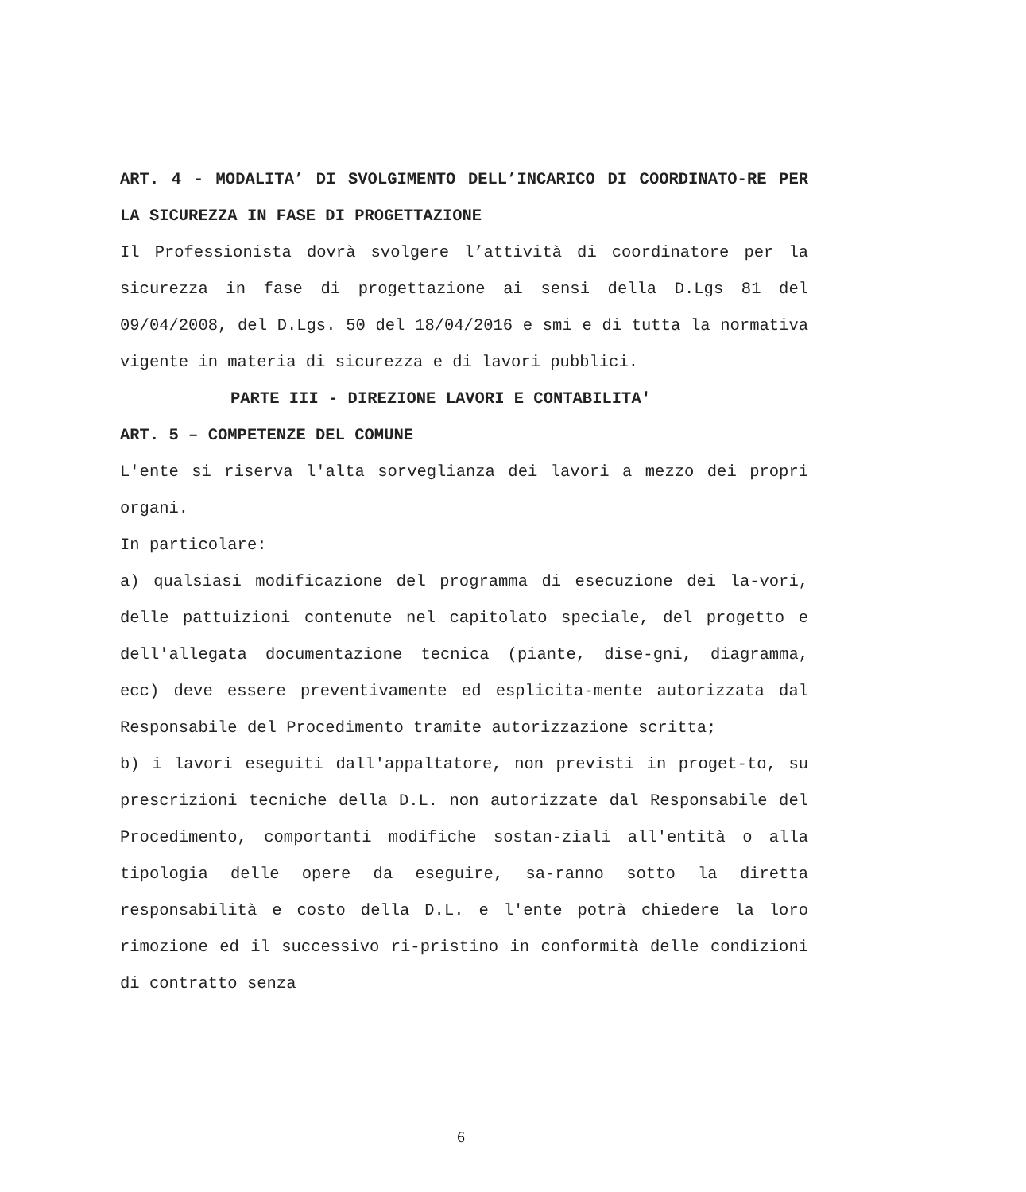ART. 4 - MODALITA’ DI SVOLGIMENTO DELL’INCARICO DI COORDINATO-RE PER LA SICUREZZA IN FASE DI PROGETTAZIONE
Il Professionista dovrà svolgere l’attività di coordinatore per la sicurezza in fase di progettazione ai sensi della D.Lgs 81 del 09/04/2008, del D.Lgs. 50 del 18/04/2016 e smi e di tutta la normativa vigente in materia di sicurezza e di lavori pubblici.
PARTE III - DIREZIONE LAVORI E CONTABILITA'
ART. 5 – COMPETENZE DEL COMUNE
L'ente si riserva l'alta sorveglianza dei lavori a mezzo dei propri organi.
In particolare:
a) qualsiasi modificazione del programma di esecuzione dei la-vori, delle pattuizioni contenute nel capitolato speciale, del progetto e dell'allegata documentazione tecnica (piante, dise-gni, diagramma, ecc) deve essere preventivamente ed esplicita-mente autorizzata dal Responsabile del Procedimento tramite autorizzazione scritta;
b) i lavori eseguiti dall'appaltatore, non previsti in proget-to, su prescrizioni tecniche della D.L. non autorizzate dal Responsabile del Procedimento, comportanti modifiche sostan-ziali all'entità o alla tipologia delle opere da eseguire, sa-ranno sotto la diretta responsabilità e costo della D.L. e l'ente potrà chiedere la loro rimozione ed il successivo ri-pristino in conformità delle condizioni di contratto senza
6